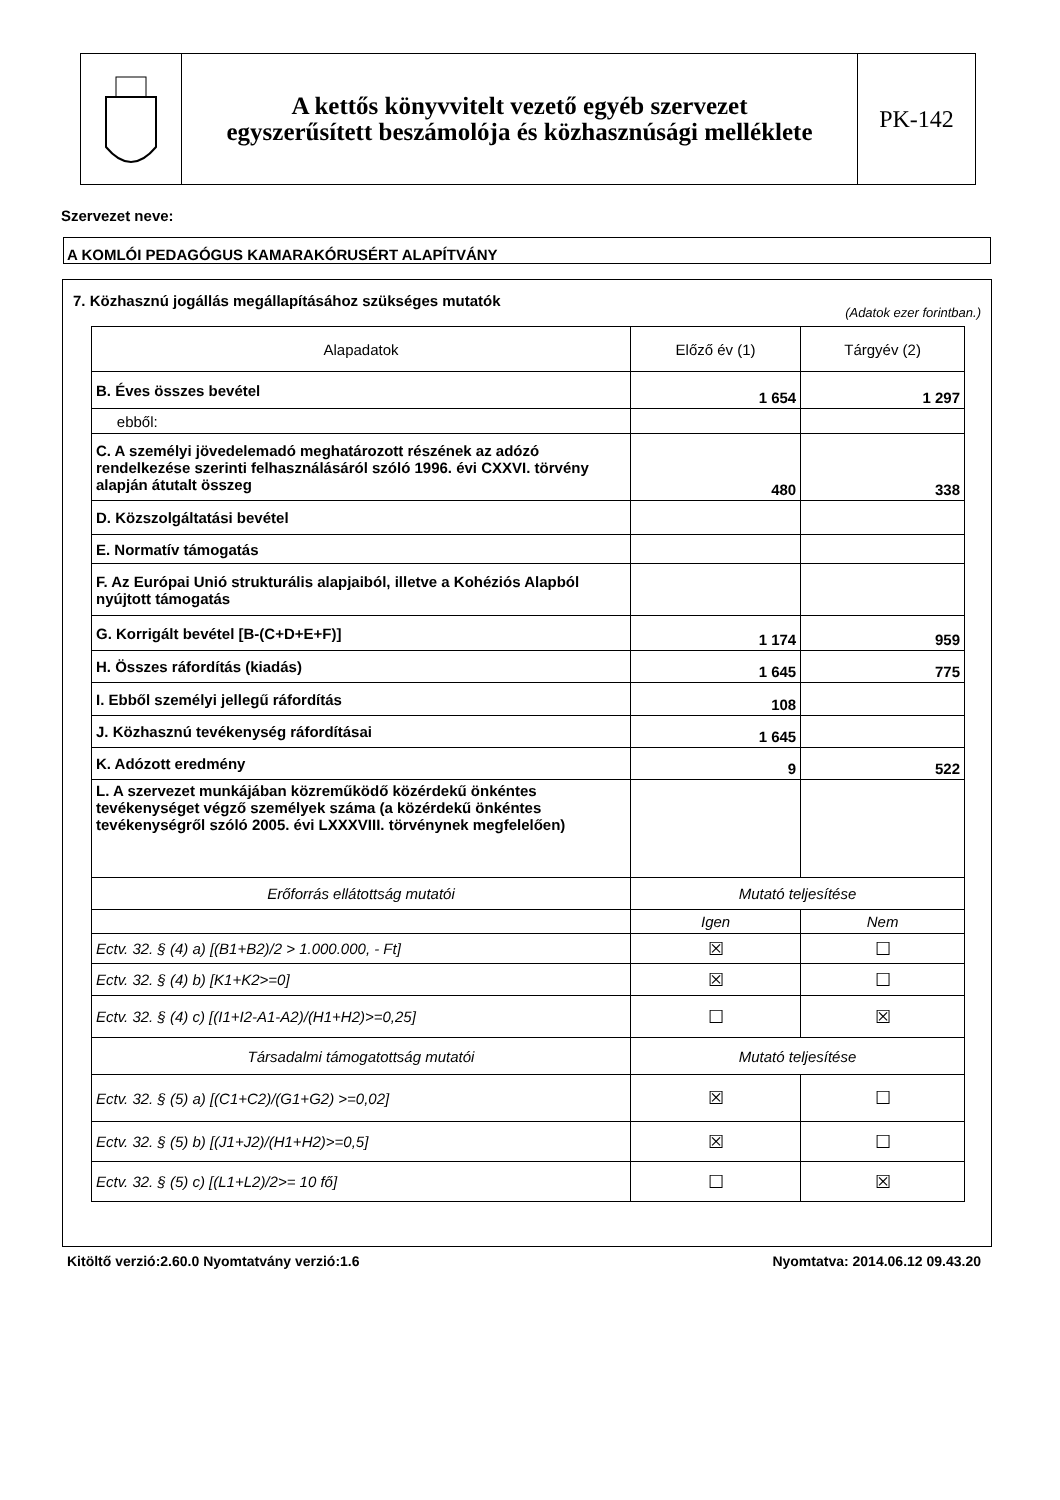A kettős könyvvitelt vezető egyéb szervezet
egyszerűsített beszámolója és közhasznúsági melléklete
PK-142
Szervezet neve:
A KOMLÓI PEDAGÓGUS KAMARAKÓRUSÉRT ALAPÍTVÁNY
7. Közhasznú jogállás megállapításához szükséges mutatók
(Adatok ezer forintban.)
| Alapadatok | Előző év (1) | Tárgyév (2) |
| --- | --- | --- |
| B. Éves összes bevétel | 1 654 | 1 297 |
| ebből: | | |
| C. A személyi jövedelemadó meghatározott részének az adózó rendelkezése szerinti felhasználásáról szóló 1996. évi CXXVI. törvény alapján átutalt összeg | 480 | 338 |
| D. Közszolgáltatási bevétel | | |
| E. Normatív támogatás | | |
| F. Az Európai Unió strukturális alapjaiból, illetve a Kohéziós Alapból nyújtott támogatás | | |
| G. Korrigált bevétel [B-(C+D+E+F)] | 1 174 | 959 |
| H. Összes ráfordítás (kiadás) | 1 645 | 775 |
| I. Ebből személyi jellegű ráfordítás | 108 | |
| J. Közhasznú tevékenység ráfordításai | 1 645 | |
| K. Adózott eredmény | 9 | 522 |
| L. A szervezet munkájában közreműködő közérdekű önkéntes tevékenységet végző személyek száma (a közérdekű önkéntes tevékenységről szóló 2005. évi LXXXVIII. törvénynek megfelelően) | | |
| Erőforrás ellátottság mutatói | Mutató teljesítése | |
| | Igen | Nem |
| Ectv. 32. § (4) a) [(B1+B2)/2 > 1.000.000, - Ft] | ☒ | ☐ |
| Ectv. 32. § (4) b) [K1+K2>=0] | ☒ | ☐ |
| Ectv. 32. § (4) c) [(I1+I2-A1-A2)/(H1+H2)>=0,25] | ☐ | ☒ |
| Társadalmi támogatottság mutatói | Mutató teljesítése | |
| Ectv. 32. § (5) a) [(C1+C2)/(G1+G2) >=0,02] | ☒ | ☐ |
| Ectv. 32. § (5) b) [(J1+J2)/(H1+H2)>=0,5] | ☒ | ☐ |
| Ectv. 32. § (5) c) [(L1+L2)/2>= 10 fő] | ☐ | ☒ |
Kitöltő verzió:2.60.0 Nyomtatvány verzió:1.6
Nyomtatva: 2014.06.12 09.43.20